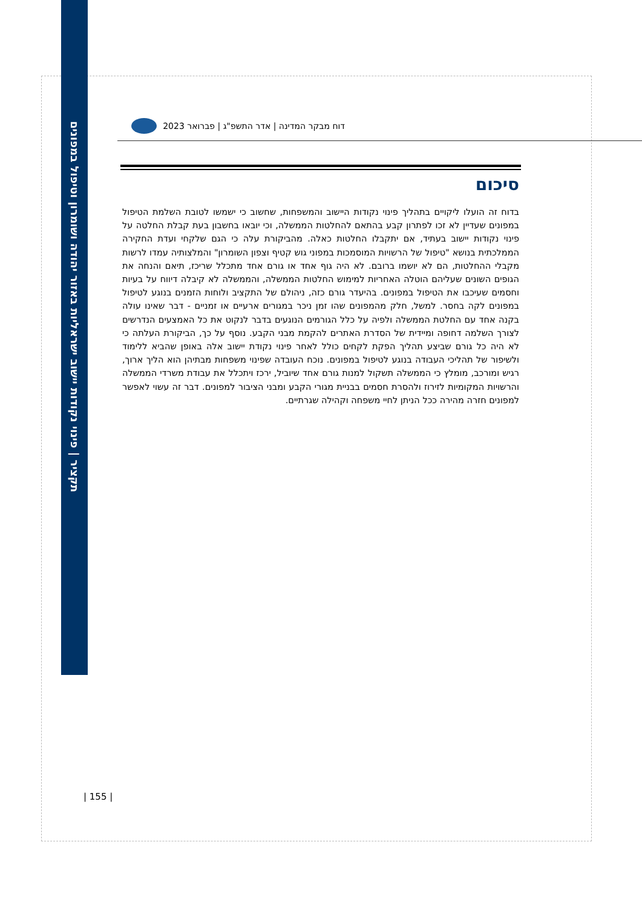תקציר | פינוי נקודות יישוב ישראליות באזור יהודה ושומרון וטיפול במפונים
דוח מבקר המדינה | אדר התשפ"ג | פברואר 2023
סיכום
בדוח זה הועלו ליקויים בתהליך פינוי נקודות היישוב והמשפחות, שחשוב כי ישמשו לטובת השלמת הטיפול במפונים שעדיין לא זכו לפתרון קבע בהתאם להחלטות הממשלה, וכי יובאו בחשבון בעת קבלת החלטה על פינוי נקודות יישוב בעתיד, אם יתקבלו החלטות כאלה. מהביקורת עלה כי הגם שלקחי ועדת החקירה הממלכתית בנושא "טיפול של הרשויות המוסמכות במפוני גוש קטיף וצפון השומרון" והמלצותיה עמדו לרשות מקבלי ההחלטות, הם לא יושמו ברובם. לא היה גוף אחד או גורם אחד מתכלל שריכז, תיאם והנחה את הגופים השונים שעליהם הוטלה האחריות למימוש החלטות הממשלה, והממשלה לא קיבלה דיווח על בעיות וחסמים שעיכבו את הטיפול במפונים. בהיעדר גורם כזה, ניהולם של התקציב ולוחות הזמנים בנוגע לטיפול במפונים לקה בחסר. למשל, חלק מהמפונים שהו זמן ניכר במגורים ארעיים או זמניים - דבר שאינו עולה בקנה אחד עם החלטת הממשלה ולפיה על כלל הגורמים הנוגעים בדבר לנקוט את כל האמצעים הנדרשים לצורך השלמה דחופה ומיידית של הסדרת האתרים להקמת מבני הקבע. נוסף על כך, הביקורת העלתה כי לא היה כל גורם שביצע תהליך הפקת לקחים כולל לאחר פינוי נקודת יישוב אלה באופן שהביא ללימוד ולשיפור של תהליכי העבודה בנוגע לטיפול במפונים. נוכח העובדה שפינוי משפחות מבתיהן הוא הליך ארוך, רגיש ומורכב, מומלץ כי הממשלה תשקול למנות גורם אחד שיוביל, ירכז ויתכלל את עבודת משרדי הממשלה והרשויות המקומיות לזירוז ולהסרת חסמים בבניית מגורי הקבע ומבני הציבור למפונים. דבר זה עשוי לאפשר למפונים חזרה מהירה ככל הניתן לחיי משפחה וקהילה שגרתיים.
| 155 |